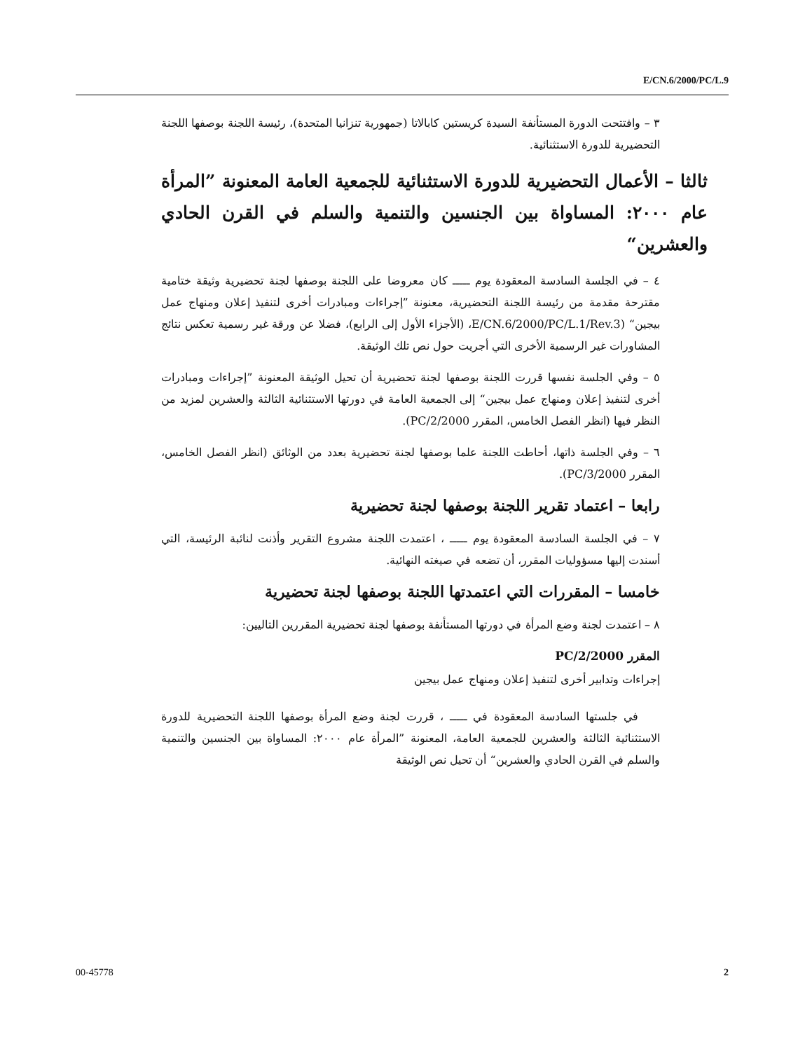E/CN.6/2000/PC/L.9
٣ – وافتتحت الدورة المستأنفة السيدة كريستين كابالاتا (جمهورية تنزانيا المتحدة)، رئيسة اللجنة بوصفها اللجنة التحضيرية للدورة الاستثنائية.
ثالثا – الأعمال التحضيرية للدورة الاستثنائية للجمعية العامة المعنونة ”المرأة عام ٢٠٠٠: المساواة بين الجنسين والتنمية والسلم في القرن الحادي والعشرين“
٤ – في الجلسة السادسة المعقودة يوم ـــــ كان معروضا على اللجنة بوصفها لجنة تحضيرية وثيقة ختامية مقترحة مقدمة من رئيسة اللجنة التحضيرية، معنونة ”إجراءات ومبادرات أخرى لتنفيذ إعلان ومنهاج عمل بيجين“ (E/CN.6/2000/PC/L.1/Rev.3، (الأجزاء الأول إلى الرابع)، فضلا عن ورقة غير رسمية تعكس نتائج المشاورات غير الرسمية الأخرى التي أجريت حول نص تلك الوثيقة.
٥ – وفي الجلسة نفسها قررت اللجنة بوصفها لجنة تحضيرية أن تحيل الوثيقة المعنونة ”إجراءات ومبادرات أخرى لتنفيذ إعلان ومنهاج عمل بيجين“ إلى الجمعية العامة في دورتها الاستثنائية الثالثة والعشرين لمزيد من النظر فيها (انظر الفصل الخامس، المقرر 2000/PC/2).
٦ – وفي الجلسة ذاتها، أحاطت اللجنة علما بوصفها لجنة تحضيرية بعدد من الوثائق (انظر الفصل الخامس، المقرر 2000/PC/3).
رابعا – اعتماد تقرير اللجنة بوصفها لجنة تحضيرية
٧ – في الجلسة السادسة المعقودة يوم ـــــ ، اعتمدت اللجنة مشروع التقرير وأذنت لنائبة الرئيسة، التي أسندت إليها مسؤوليات المقرر، أن تضعه في صيغته النهائية.
خامسا – المقررات التي اعتمدتها اللجنة بوصفها لجنة تحضيرية
٨ – اعتمدت لجنة وضع المرأة في دورتها المستأنفة بوصفها لجنة تحضيرية المقررين التاليين:
المقرر 2000/PC/2
إجراءات وتدابير أخرى لتنفيذ إعلان ومنهاج عمل بيجين
في جلستها السادسة المعقودة في ـــــ ، قررت لجنة وضع المرأة بوصفها اللجنة التحضيرية للدورة الاستثنائية الثالثة والعشرين للجمعية العامة، المعنونة ”المرأة عام ٢٠٠٠: المساواة بين الجنسين والتنمية والسلم في القرن الحادي والعشرين“ أن تحيل نص الوثيقة
00-45778 2